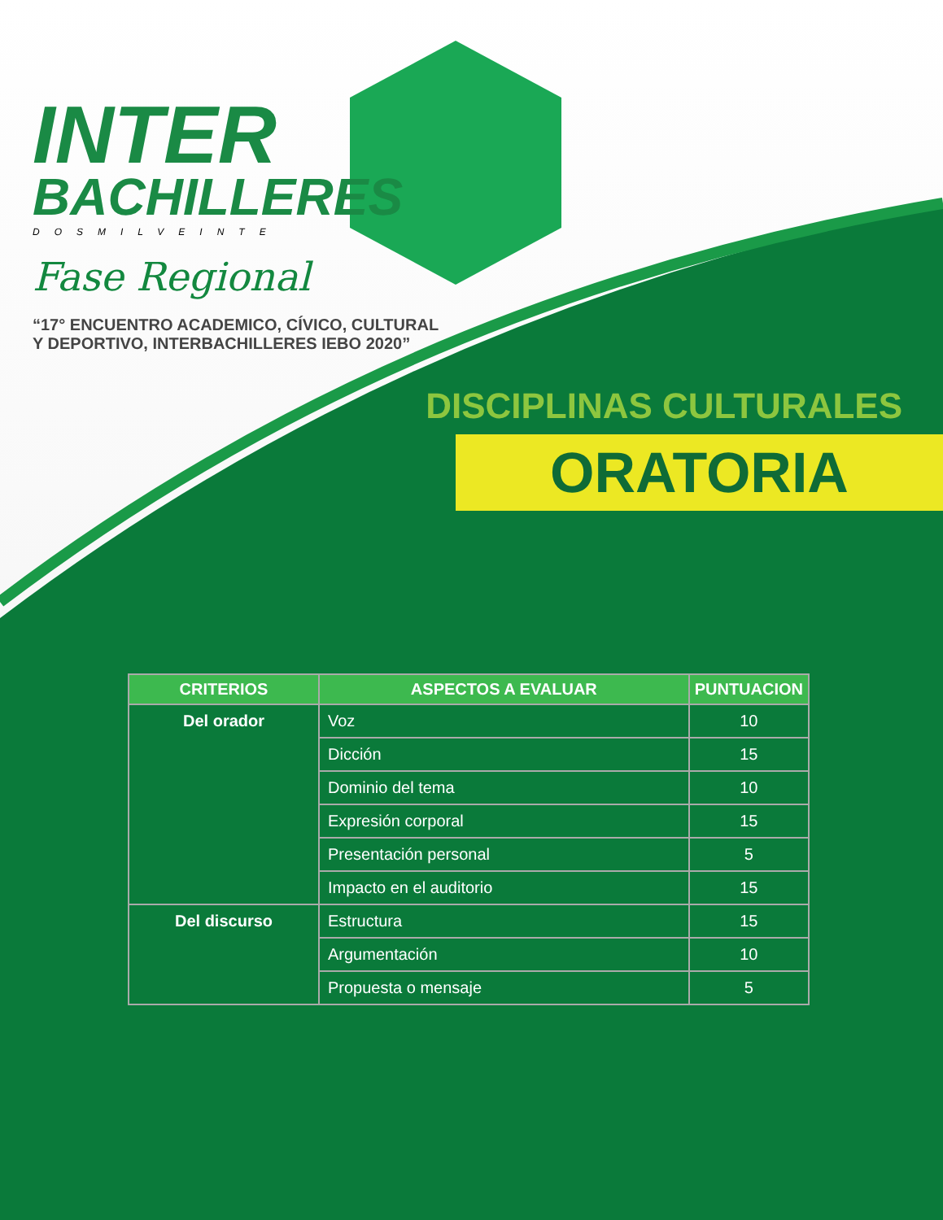INTER
BACHILLERES
DOSMILVEINTE
Fase Regional
“17° ENCUENTRO ACADEMICO, CÍVICO, CULTURAL Y DEPORTIVO, INTERBACHILLERES IEBO 2020”
DISCIPLINAS CULTURALES
ORATORIA
| CRITERIOS | ASPECTOS A EVALUAR | PUNTUACION |
| --- | --- | --- |
| Del orador | Voz | 10 |
| | Dicción | 15 |
| | Dominio del tema | 10 |
| | Expresión corporal | 15 |
| | Presentación personal | 5 |
| | Impacto en el auditorio | 15 |
| Del discurso | Estructura | 15 |
| | Argumentación | 10 |
| | Propuesta o mensaje | 5 |